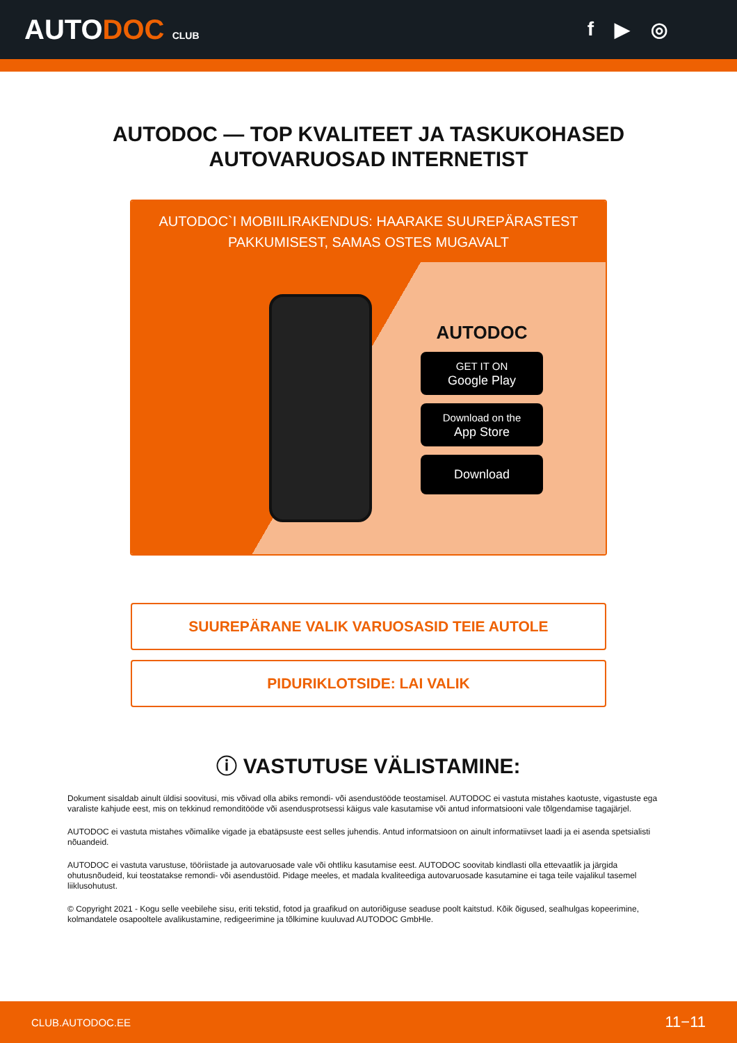AUTODOC CLUB
f ▶ ◎
AUTODOC — TOP KVALITEET JA TASKUKOHASED
AUTOVARUOSAD INTERNETIST
AUTODOC`I MOBIILIRAKENDUS: HAARAKE SUUREPÄRASTEST PAKKUMISEST, SAMAS OSTES MUGAVALT
AUTODOC
GET IT ON
Google Play
Download on the
App Store
Download
SUUREPÄRANE VALIK VARUOSASID TEIE AUTOLE
PIDURIKLOTSIDE: LAI VALIK
ⓘ VASTUTUSE VÄLISTAMINE:
Dokument sisaldab ainult üldisi soovitusi, mis võivad olla abiks remondi- või asendustööde teostamisel. AUTODOC ei vastuta mistahes kaotuste, vigastuste ega varaliste kahjude eest, mis on tekkinud remonditööde või asendusprotsessi käigus vale kasutamise või antud informatsiooni vale tõlgendamise tagajärjel.
AUTODOC ei vastuta mistahes võimalike vigade ja ebatäpsuste eest selles juhendis. Antud informatsioon on ainult informatiivset laadi ja ei asenda spetsialisti nõuandeid.
AUTODOC ei vastuta varustuse, tööriistade ja autovaruosade vale või ohtliku kasutamise eest. AUTODOC soovitab kindlasti olla ettevaatlik ja järgida ohutusnõudeid, kui teostatakse remondi- või asendustöid. Pidage meeles, et madala kvaliteediga autovaruosade kasutamine ei taga teile vajalikul tasemel liiklusohutust.
© Copyright 2021 - Kogu selle veebilehe sisu, eriti tekstid, fotod ja graafikud on autoriõiguse seaduse poolt kaitstud. Kõik õigused, sealhulgas kopeerimine, kolmandatele osapooltele avalikustamine, redigeerimine ja tõlkimine kuuluvad AUTODOC GmbHle.
CLUB.AUTODOC.EE 11−11